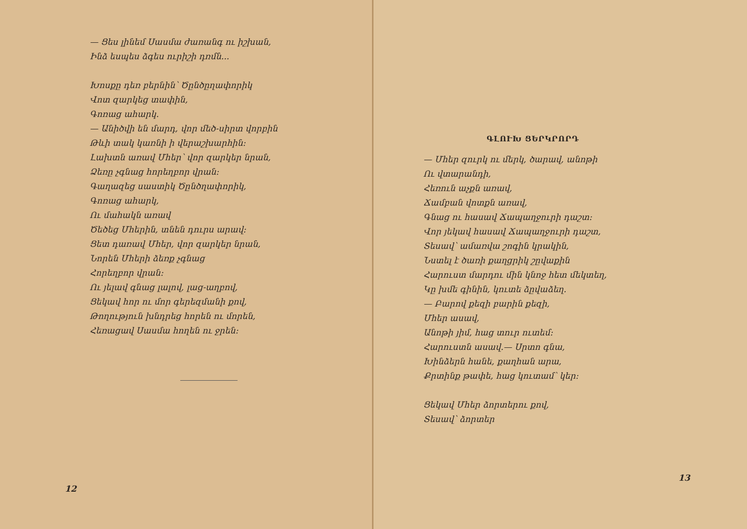— Ցես լինեմ Սասմա ժառանգ ու իշխան,
Ինձ եսպես ձգես ուրիշի դռմն...
Խոսքը դեռ բերնին՝ Ծընծըղափորիկ
Վոտ զարկեց տափին,
Գոռաց ահարկ.
— Անիծվի են մարդ, վոր մեծ-սիրտ վորբին
Թևի տակ կառնի ի վերաշխարհին։
Լախտն առավ Մհեր՝ վոր զարկեր նրան,
Ձեռը չգնաց հորեղբոր վրան։
Գաղազեց սաստիկ Ծընծղափորիկ,
Գոռաց ահարկ,
Ու մահակն առավ
Ծեծեց Մհերին, տնեն դուրս արավ։
Ցետ դառավ Մհեր, վոր զարկեր նրան,
Նորեն Մհերի ձեռք չգնաց
Հորեղբոր վրան։
Ու յելավ գնաց լալով, լաց-աղբով,
Ցեկավ հոր ու մոր գերեզմանի քով,
Թողություն խնդրեց հորեն ու մորեն,
Հեռացավ Սասմա հողեն ու ջրեն։
12
ԳԼՈՒԽ ՑԵՐԿՐՈՐԴ
— Մհեր զուրկ ու մերկ, ծարավ, անոթի
Ու վտարանդի,
Հեռուն աչքն առավ,
Ճամբան վոտքն առավ,
Գնաց ու հասավ Ճապաղջուրի դաշտ։
Վոր յեկավ հասավ Ճապաղջուրի դաշտ,
Տեսավ՝ ամառվա շոգին կրակին,
Նստել է ծառի քաղցրիկ շըվաքին
Հարուստ մարդու մին կնոջ հետ մեկտեղ,
Կը խմե գինին, կուտե ձըվաձեղ.
— Բարով քեզի բարին քեզի,
Մհեր ասավ,
Անոթի յիմ, հաց տուր ուտեմ։
Հարուստն ասավ.— Սրտո գնա,
Խինձերն հանե, քաղհան արա,
Քրտինք թափե, հաց կուտամ՝ կեր։
Ցեկավ Մհեր ձորտերու քով,
Տեսավ՝ ձորտեր
13